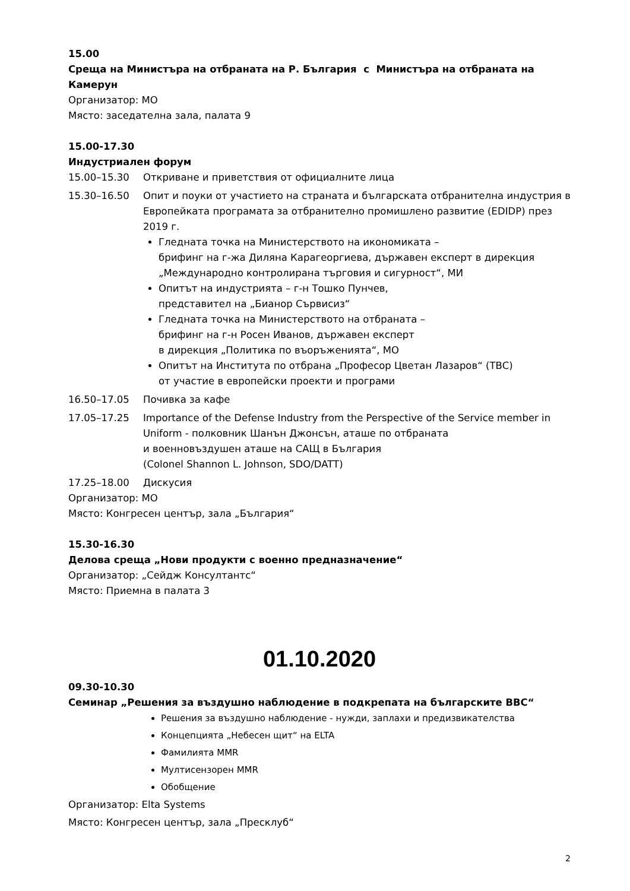15.00
Среща на Министъра на отбраната на Р. България с Министъра на отбраната на Камерун
Организатор: МО
Място: заседателна зала, палата 9
15.00-17.30
Индустриален форум
15.00–15.30 Откриване и приветствия от официалните лица
15.30–16.50 Опит и поуки от участието на страната и българската отбранителна индустрия в Европейката програмата за отбранително промишлено развитие (EDIDP) през 2019 г.
Гледната точка на Министерството на икономиката –
брифинг на г-жа Диляна Карагеоргиева, държавен експерт в дирекция „Международно контролирана търговия и сигурност“, МИ
Опитът на индустрията – г-н Тошко Пунчев,
представител на „Бианор Сървисиз“
Гледната точка на Министерството на отбраната –
брифинг на г-н Росен Иванов, държавен експерт
в дирекция „Политика по въоръженията“, МО
Опитът на Института по отбрана „Професор Цветан Лазаров“ (ТВС)
от участие в европейски проекти и програми
16.50–17.05 Почивка за кафе
17.05–17.25 Importance of the Defense Industry from the Perspective of the Service member in Uniform - полковник Шанън Джонсън, аташе по отбраната
и военновъздушен аташе на САЩ в България
(Colonel Shannon L. Johnson, SDO/DATT)
17.25–18.00 Дискусия
Организатор: МО
Място: Конгресен център, зала „България“
15.30-16.30
Делова среща „Нови продукти с военно предназначение“
Организатор: „Сейдж Консултантс“
Място: Приемна в палата 3
01.10.2020
09.30-10.30
Семинар „Решения за въздушно наблюдение в подкрепата на българските ВВС“
Решения за въздушно наблюдение - нужди, заплахи и предизвикателства
Концепцията „Небесен щит“ на ELTA
Фамилията MMR
Мултисензорен MMR
Обобщение
Организатор: Elta Systems
Място: Конгресен център, зала „Пресклуб“
2